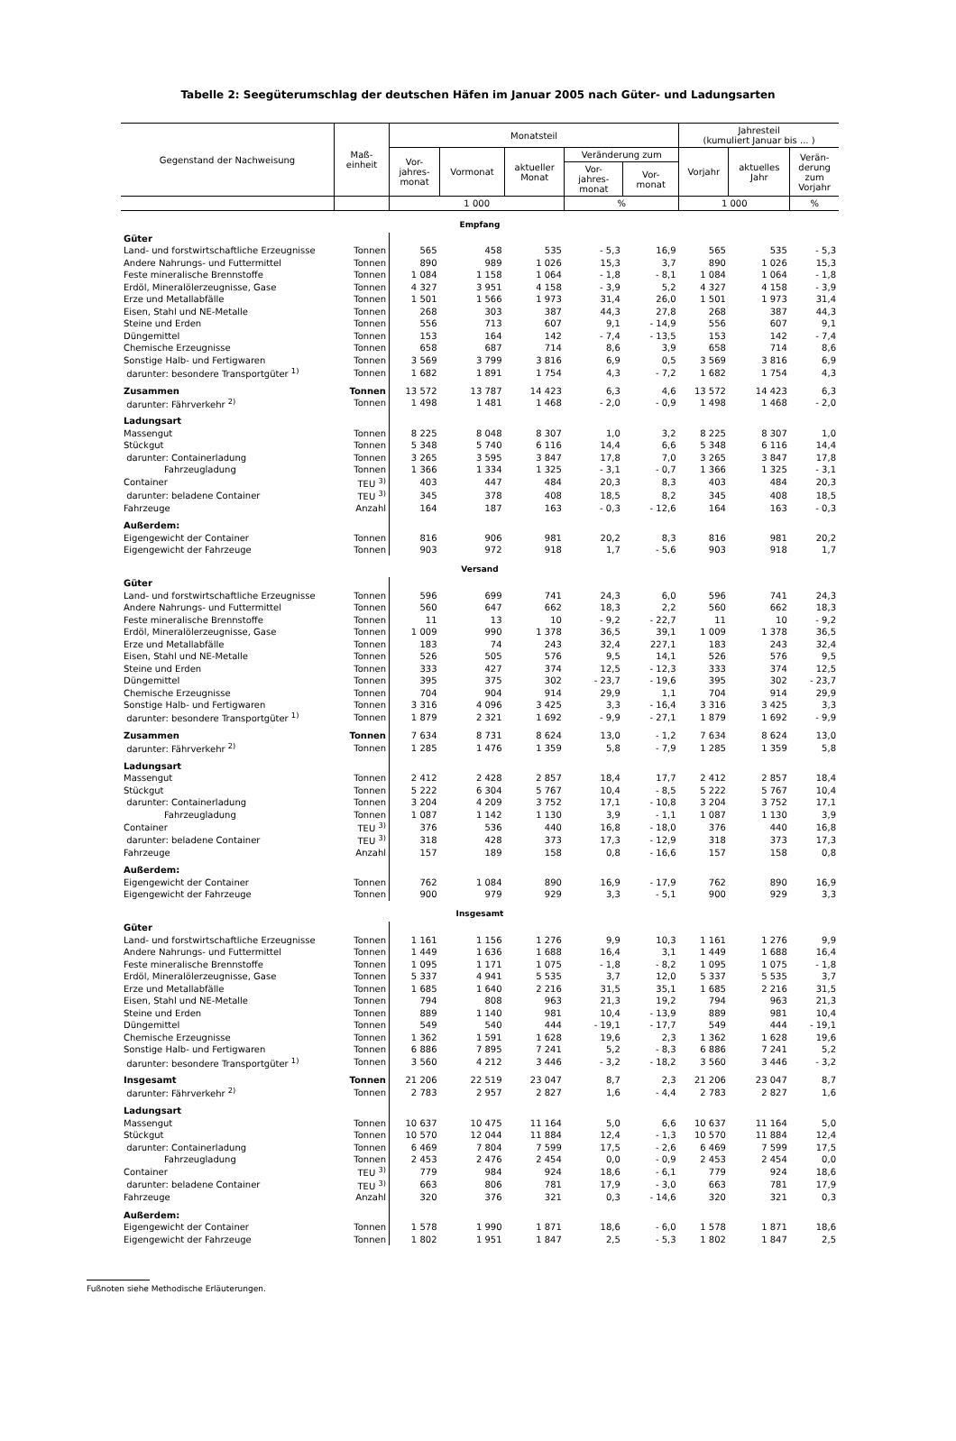Tabelle 2: Seegüterumschlag der deutschen Häfen im Januar 2005 nach Güter- und Ladungsarten
| Gegenstand der Nachweisung | Maß- einheit | Monatsteil | | | | | Jahresteil (kumuliert Januar bis ... ) | | |
| --- | --- | --- | --- | --- | --- | --- | --- | --- | --- |
| | | Vor- jahres- monat | Vormonat | aktueller Monat | Veränderung zum | | Vorjahr | aktuelles Jahr | Verän- derung zum Vorjahr |
| | | | | | Vor- jahres- monat | Vor- monat | | | |
| | | 1 000 | | | % | | 1 000 | | % |
| Empfang | | | | | | | | | |
| Güter | | | | | | | | | |
| Land- und forstwirtschaftliche Erzeugnisse | Tonnen | 565 | 458 | 535 | - 5,3 | 16,9 | 565 | 535 | - 5,3 |
| Andere Nahrungs- und Futtermittel | Tonnen | 890 | 989 | 1 026 | 15,3 | 3,7 | 890 | 1 026 | 15,3 |
| Feste mineralische Brennstoffe | Tonnen | 1 084 | 1 158 | 1 064 | - 1,8 | - 8,1 | 1 084 | 1 064 | - 1,8 |
| Erdöl, Mineralölerzeugnisse, Gase | Tonnen | 4 327 | 3 951 | 4 158 | - 3,9 | 5,2 | 4 327 | 4 158 | - 3,9 |
| Erze und Metallabfälle | Tonnen | 1 501 | 1 566 | 1 973 | 31,4 | 26,0 | 1 501 | 1 973 | 31,4 |
| Eisen, Stahl und NE-Metalle | Tonnen | 268 | 303 | 387 | 44,3 | 27,8 | 268 | 387 | 44,3 |
| Steine und Erden | Tonnen | 556 | 713 | 607 | 9,1 | - 14,9 | 556 | 607 | 9,1 |
| Düngemittel | Tonnen | 153 | 164 | 142 | - 7,4 | - 13,5 | 153 | 142 | - 7,4 |
| Chemische Erzeugnisse | Tonnen | 658 | 687 | 714 | 8,6 | 3,9 | 658 | 714 | 8,6 |
| Sonstige Halb- und Fertigwaren | Tonnen | 3 569 | 3 799 | 3 816 | 6,9 | 0,5 | 3 569 | 3 816 | 6,9 |
| darunter: besondere Transportgüter <sup>1)</sup> | Tonnen | 1 682 | 1 891 | 1 754 | 4,3 | - 7,2 | 1 682 | 1 754 | 4,3 |
| Zusammen | Tonnen | 13 572 | 13 787 | 14 423 | 6,3 | 4,6 | 13 572 | 14 423 | 6,3 |
| darunter: Fährverkehr <sup>2)</sup> | Tonnen | 1 498 | 1 481 | 1 468 | - 2,0 | - 0,9 | 1 498 | 1 468 | - 2,0 |
| Ladungsart | | | | | | | | | |
| Massengut | Tonnen | 8 225 | 8 048 | 8 307 | 1,0 | 3,2 | 8 225 | 8 307 | 1,0 |
| Stückgut | Tonnen | 5 348 | 5 740 | 6 116 | 14,4 | 6,6 | 5 348 | 6 116 | 14,4 |
| darunter: Containerladung | Tonnen | 3 265 | 3 595 | 3 847 | 17,8 | 7,0 | 3 265 | 3 847 | 17,8 |
| Fahrzeugladung | Tonnen | 1 366 | 1 334 | 1 325 | - 3,1 | - 0,7 | 1 366 | 1 325 | - 3,1 |
| Container | TEU <sup>3)</sup> | 403 | 447 | 484 | 20,3 | 8,3 | 403 | 484 | 20,3 |
| darunter: beladene Container | TEU <sup>3)</sup> | 345 | 378 | 408 | 18,5 | 8,2 | 345 | 408 | 18,5 |
| Fahrzeuge | Anzahl | 164 | 187 | 163 | - 0,3 | - 12,6 | 164 | 163 | - 0,3 |
| Außerdem: | | | | | | | | | |
| Eigengewicht der Container | Tonnen | 816 | 906 | 981 | 20,2 | 8,3 | 816 | 981 | 20,2 |
| Eigengewicht der Fahrzeuge | Tonnen | 903 | 972 | 918 | 1,7 | - 5,6 | 903 | 918 | 1,7 |
| Versand | | | | | | | | | |
| Güter | | | | | | | | | |
| Land- und forstwirtschaftliche Erzeugnisse | Tonnen | 596 | 699 | 741 | 24,3 | 6,0 | 596 | 741 | 24,3 |
| Andere Nahrungs- und Futtermittel | Tonnen | 560 | 647 | 662 | 18,3 | 2,2 | 560 | 662 | 18,3 |
| Feste mineralische Brennstoffe | Tonnen | 11 | 13 | 10 | - 9,2 | - 22,7 | 11 | 10 | - 9,2 |
| Erdöl, Mineralölerzeugnisse, Gase | Tonnen | 1 009 | 990 | 1 378 | 36,5 | 39,1 | 1 009 | 1 378 | 36,5 |
| Erze und Metallabfälle | Tonnen | 183 | 74 | 243 | 32,4 | 227,1 | 183 | 243 | 32,4 |
| Eisen, Stahl und NE-Metalle | Tonnen | 526 | 505 | 576 | 9,5 | 14,1 | 526 | 576 | 9,5 |
| Steine und Erden | Tonnen | 333 | 427 | 374 | 12,5 | - 12,3 | 333 | 374 | 12,5 |
| Düngemittel | Tonnen | 395 | 375 | 302 | - 23,7 | - 19,6 | 395 | 302 | - 23,7 |
| Chemische Erzeugnisse | Tonnen | 704 | 904 | 914 | 29,9 | 1,1 | 704 | 914 | 29,9 |
| Sonstige Halb- und Fertigwaren | Tonnen | 3 316 | 4 096 | 3 425 | 3,3 | - 16,4 | 3 316 | 3 425 | 3,3 |
| darunter: besondere Transportgüter <sup>1)</sup> | Tonnen | 1 879 | 2 321 | 1 692 | - 9,9 | - 27,1 | 1 879 | 1 692 | - 9,9 |
| Zusammen | Tonnen | 7 634 | 8 731 | 8 624 | 13,0 | - 1,2 | 7 634 | 8 624 | 13,0 |
| darunter: Fährverkehr <sup>2)</sup> | Tonnen | 1 285 | 1 476 | 1 359 | 5,8 | - 7,9 | 1 285 | 1 359 | 5,8 |
| Ladungsart | | | | | | | | | |
| Massengut | Tonnen | 2 412 | 2 428 | 2 857 | 18,4 | 17,7 | 2 412 | 2 857 | 18,4 |
| Stückgut | Tonnen | 5 222 | 6 304 | 5 767 | 10,4 | - 8,5 | 5 222 | 5 767 | 10,4 |
| darunter: Containerladung | Tonnen | 3 204 | 4 209 | 3 752 | 17,1 | - 10,8 | 3 204 | 3 752 | 17,1 |
| Fahrzeugladung | Tonnen | 1 087 | 1 142 | 1 130 | 3,9 | - 1,1 | 1 087 | 1 130 | 3,9 |
| Container | TEU <sup>3)</sup> | 376 | 536 | 440 | 16,8 | - 18,0 | 376 | 440 | 16,8 |
| darunter: beladene Container | TEU <sup>3)</sup> | 318 | 428 | 373 | 17,3 | - 12,9 | 318 | 373 | 17,3 |
| Fahrzeuge | Anzahl | 157 | 189 | 158 | 0,8 | - 16,6 | 157 | 158 | 0,8 |
| Außerdem: | | | | | | | | | |
| Eigengewicht der Container | Tonnen | 762 | 1 084 | 890 | 16,9 | - 17,9 | 762 | 890 | 16,9 |
| Eigengewicht der Fahrzeuge | Tonnen | 900 | 979 | 929 | 3,3 | - 5,1 | 900 | 929 | 3,3 |
| Insgesamt | | | | | | | | | |
| Güter | | | | | | | | | |
| Land- und forstwirtschaftliche Erzeugnisse | Tonnen | 1 161 | 1 156 | 1 276 | 9,9 | 10,3 | 1 161 | 1 276 | 9,9 |
| Andere Nahrungs- und Futtermittel | Tonnen | 1 449 | 1 636 | 1 688 | 16,4 | 3,1 | 1 449 | 1 688 | 16,4 |
| Feste mineralische Brennstoffe | Tonnen | 1 095 | 1 171 | 1 075 | - 1,8 | - 8,2 | 1 095 | 1 075 | - 1,8 |
| Erdöl, Mineralölerzeugnisse, Gase | Tonnen | 5 337 | 4 941 | 5 535 | 3,7 | 12,0 | 5 337 | 5 535 | 3,7 |
| Erze und Metallabfälle | Tonnen | 1 685 | 1 640 | 2 216 | 31,5 | 35,1 | 1 685 | 2 216 | 31,5 |
| Eisen, Stahl und NE-Metalle | Tonnen | 794 | 808 | 963 | 21,3 | 19,2 | 794 | 963 | 21,3 |
| Steine und Erden | Tonnen | 889 | 1 140 | 981 | 10,4 | - 13,9 | 889 | 981 | 10,4 |
| Düngemittel | Tonnen | 549 | 540 | 444 | - 19,1 | - 17,7 | 549 | 444 | - 19,1 |
| Chemische Erzeugnisse | Tonnen | 1 362 | 1 591 | 1 628 | 19,6 | 2,3 | 1 362 | 1 628 | 19,6 |
| Sonstige Halb- und Fertigwaren | Tonnen | 6 886 | 7 895 | 7 241 | 5,2 | - 8,3 | 6 886 | 7 241 | 5,2 |
| darunter: besondere Transportgüter <sup>1)</sup> | Tonnen | 3 560 | 4 212 | 3 446 | - 3,2 | - 18,2 | 3 560 | 3 446 | - 3,2 |
| Insgesamt | Tonnen | 21 206 | 22 519 | 23 047 | 8,7 | 2,3 | 21 206 | 23 047 | 8,7 |
| darunter: Fährverkehr <sup>2)</sup> | Tonnen | 2 783 | 2 957 | 2 827 | 1,6 | - 4,4 | 2 783 | 2 827 | 1,6 |
| Ladungsart | | | | | | | | | |
| Massengut | Tonnen | 10 637 | 10 475 | 11 164 | 5,0 | 6,6 | 10 637 | 11 164 | 5,0 |
| Stückgut | Tonnen | 10 570 | 12 044 | 11 884 | 12,4 | - 1,3 | 10 570 | 11 884 | 12,4 |
| darunter: Containerladung | Tonnen | 6 469 | 7 804 | 7 599 | 17,5 | - 2,6 | 6 469 | 7 599 | 17,5 |
| Fahrzeugladung | Tonnen | 2 453 | 2 476 | 2 454 | 0,0 | - 0,9 | 2 453 | 2 454 | 0,0 |
| Container | TEU <sup>3)</sup> | 779 | 984 | 924 | 18,6 | - 6,1 | 779 | 924 | 18,6 |
| darunter: beladene Container | TEU <sup>3)</sup> | 663 | 806 | 781 | 17,9 | - 3,0 | 663 | 781 | 17,9 |
| Fahrzeuge | Anzahl | 320 | 376 | 321 | 0,3 | - 14,6 | 320 | 321 | 0,3 |
| Außerdem: | | | | | | | | | |
| Eigengewicht der Container | Tonnen | 1 578 | 1 990 | 1 871 | 18,6 | - 6,0 | 1 578 | 1 871 | 18,6 |
| Eigengewicht der Fahrzeuge | Tonnen | 1 802 | 1 951 | 1 847 | 2,5 | - 5,3 | 1 802 | 1 847 | 2,5 |
Fußnoten siehe Methodische Erläuterungen.